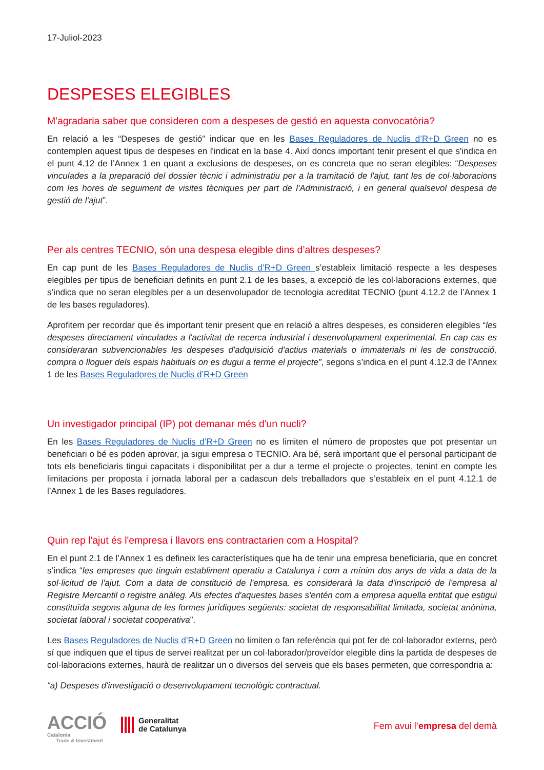17-Juliol-2023
DESPESES ELEGIBLES
M'agradaria saber que consideren com a despeses de gestió en aquesta convocatòria?
En relació a les “Despeses de gestió” indicar que en les Bases Reguladores de Nuclis d’R+D Green no es contemplen aquest tipus de despeses en l'indicat en la base 4. Així doncs important tenir present el que s'indica en el punt 4.12 de l’Annex 1 en quant a exclusions de despeses, on es concreta que no seran elegibles: “Despeses vinculades a la preparació del dossier tècnic i administratiu per a la tramitació de l'ajut, tant les de col·laboracions com les hores de seguiment de visites tècniques per part de l'Administració, i en general qualsevol despesa de gestió de l'ajut”.
Per als centres TECNIO, són una despesa elegible dins d’altres despeses?
En cap punt de les Bases Reguladores de Nuclis d’R+D Green s’estableix limitació respecte a les despeses elegibles per tipus de beneficiari definits en punt 2.1 de les bases, a excepció de les col·laboracions externes, que s’indica que no seran elegibles per a un desenvolupador de tecnologia acreditat TECNIO (punt 4.12.2 de l’Annex 1 de les bases reguladores).
Aprofitem per recordar que és important tenir present que en relació a altres despeses, es consideren elegibles “les despeses directament vinculades a l'activitat de recerca industrial i desenvolupament experimental. En cap cas es consideraran subvencionables les despeses d'adquisició d'actius materials o immaterials ni les de construcció, compra o lloguer dels espais habituals on es dugui a terme el projecte”, segons s’indica en el punt 4.12.3 de l’Annex 1 de les Bases Reguladores de Nuclis d’R+D Green
Un investigador principal (IP) pot demanar més d'un nucli?
En les Bases Reguladores de Nuclis d’R+D Green no es limiten el número de propostes que pot presentar un beneficiari o bé es poden aprovar, ja sigui empresa o TECNIO. Ara bé, serà important que el personal participant de tots els beneficiaris tingui capacitats i disponibilitat per a dur a terme el projecte o projectes, tenint en compte les limitacions per proposta i jornada laboral per a cadascun dels treballadors que s’estableix en el punt 4.12.1 de l’Annex 1 de les Bases reguladores.
Quin rep l'ajut és l'empresa i llavors ens contractarien com a Hospital?
En el punt 2.1 de l’Annex 1 es defineix les característiques que ha de tenir una empresa beneficiaria, que en concret s’indica “les empreses que tinguin establiment operatiu a Catalunya i com a mínim dos anys de vida a data de la sol·licitud de l'ajut. Com a data de constitució de l'empresa, es considerarà la data d'inscripció de l'empresa al Registre Mercantil o registre anàleg. Als efectes d'aquestes bases s'entén com a empresa aquella entitat que estigui constituïda segons alguna de les formes jurídiques següents: societat de responsabilitat limitada, societat anònima, societat laboral i societat cooperativa”.
Les Bases Reguladores de Nuclis d’R+D Green no limiten o fan referència qui pot fer de col·laborador externs, però sí que indiquen que el tipus de servei realitzat per un col·laborador/proveïdor elegible dins la partida de despeses de col·laboracions externes, haurà de realitzar un o diversos del serveis que els bases permeten, que correspondria a:
“a) Despeses d'investigació o desenvolupament tecnològic contractual.
ACCIÓ
Catalonia
Trade & Investment
Generalitat
de Catalunya
Fem avui l’empresa del demà